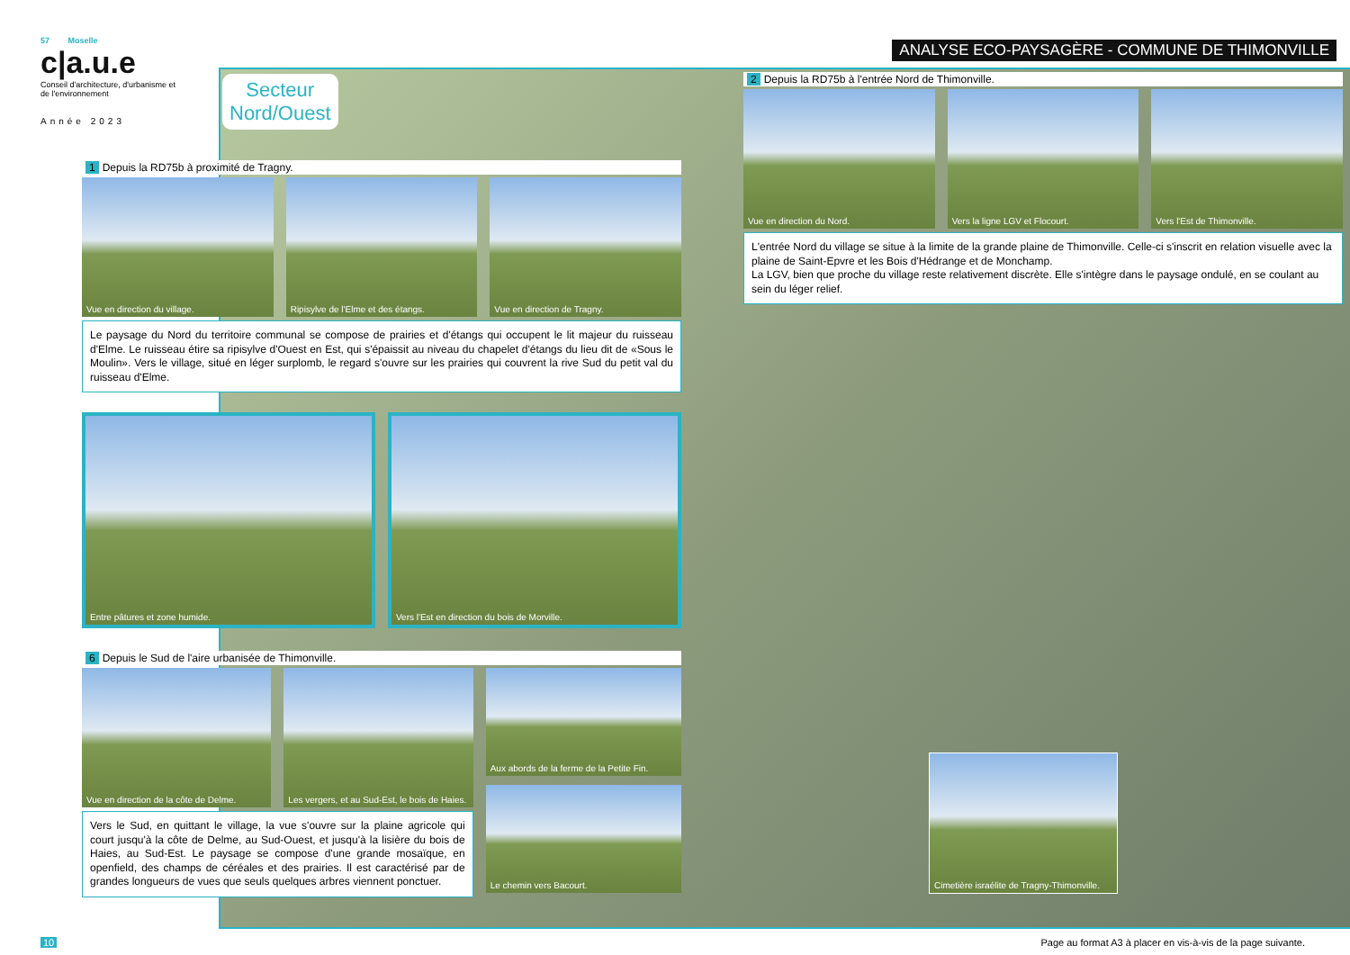57 Moselle
c|a.u.e
Conseil d'architecture, d'urbanisme et de l'environnement
Année 2023
ANALYSE ECO-PAYSAGÈRE - COMMUNE DE THIMONVILLE
Secteur
Nord/Ouest
1 Depuis la RD75b à proximité de Tragny.
Vue en direction du village. Ripisylve de l'Elme et des étangs.
Vue en direction de Tragny.
Le paysage du Nord du territoire communal se compose de prairies et d'étangs qui occupent le lit majeur du ruisseau d'Elme. Le ruisseau étire sa ripisylve d'Ouest en Est, qui s'épaissit au niveau du chapelet d'étangs du lieu dit de «Sous le Moulin». Vers le village, situé en léger surplomb, le regard s'ouvre sur les prairies qui couvrent la rive Sud du petit val du ruisseau d'Elme.
Entre pâtures et zone humide. Vers l'Est en direction du bois de Morville.
2 Depuis la RD75b à l'entrée Nord de Thimonville.
Vue en direction du Nord. Vers la ligne LGV et Flocourt. Vers l'Est de Thimonville.
L'entrée Nord du village se situe à la limite de la grande plaine de Thimonville. Celle-ci s'inscrit en relation visuelle avec la plaine de Saint-Epvre et les Bois d'Hédrange et de Monchamp.
La LGV, bien que proche du village reste relativement discrète. Elle s'intègre dans le paysage ondulé, en se coulant au sein du léger relief.
6 Depuis le Sud de l'aire urbanisée de Thimonville.
Vue en direction de la côte de Delme.
Les vergers, et au Sud-Est, le bois de Haies.
Vers le Sud, en quittant le village, la vue s'ouvre sur la plaine agricole qui court jusqu'à la côte de Delme, au Sud-Ouest, et jusqu'à la lisière du bois de Haies, au Sud-Est. Le paysage se compose d'une grande mosaïque, en openfield, des champs de céréales et des prairies. Il est caractérisé par de grandes longueurs de vues que seuls quelques arbres viennent ponctuer.
Aux abords de la ferme de la Petite Fin.
Le chemin vers Bacourt.
Cimetière israélite de Tragny-Thimonville.
10
Page au format A3 à placer en vis-à-vis de la page suivante.